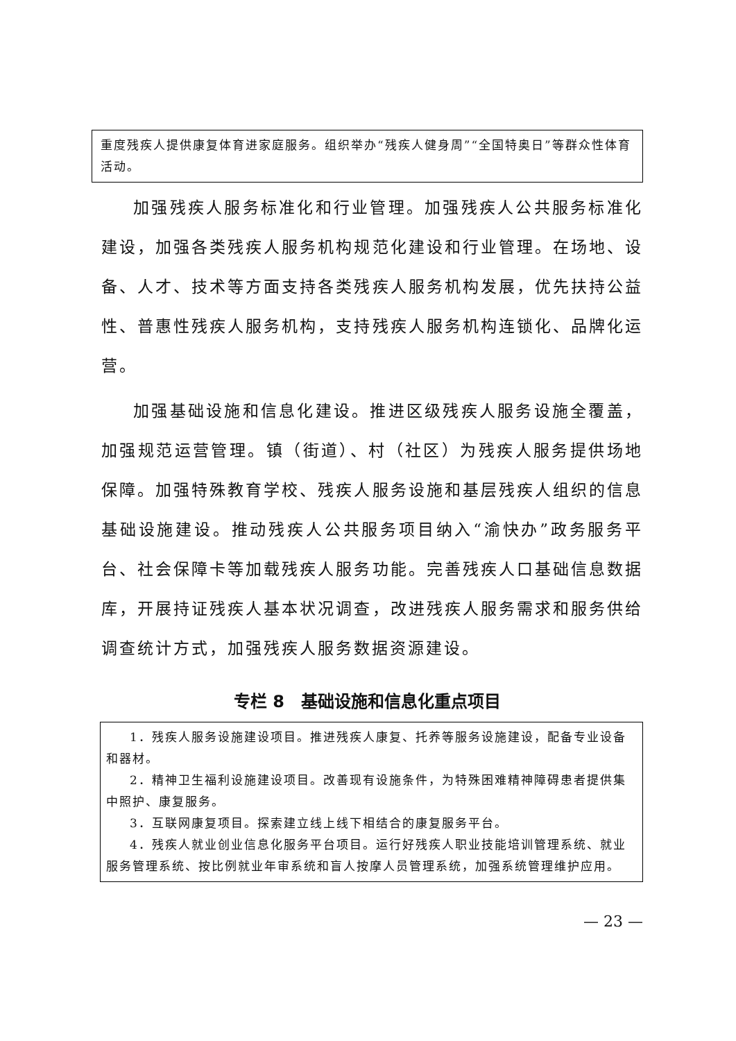重度残疾人提供康复体育进家庭服务。组织举办“残疾人健身周”“全国特奥日”等群众性体育活动。
加强残疾人服务标准化和行业管理。加强残疾人公共服务标准化建设，加强各类残疾人服务机构规范化建设和行业管理。在场地、设备、人才、技术等方面支持各类残疾人服务机构发展，优先扶持公益性、普惠性残疾人服务机构，支持残疾人服务机构连锁化、品牌化运营。
加强基础设施和信息化建设。推进区级残疾人服务设施全覆盖，加强规范运营管理。镇（街道）、村（社区）为残疾人服务提供场地保障。加强特殊教育学校、残疾人服务设施和基层残疾人组织的信息基础设施建设。推动残疾人公共服务项目纳入“渝快办”政务服务平台、社会保障卡等加载残疾人服务功能。完善残疾人口基础信息数据库，开展持证残疾人基本状况调查，改进残疾人服务需求和服务供给调查统计方式，加强残疾人服务数据资源建设。
专栏 8　基础设施和信息化重点项目
1．残疾人服务设施建设项目。推进残疾人康复、托养等服务设施建设，配备专业设备和器材。
2．精神卫生福利设施建设项目。改善现有设施条件，为特殊困难精神障碍患者提供集中照护、康复服务。
3．互联网康复项目。探索建立线上线下相结合的康复服务平台。
4．残疾人就业创业信息化服务平台项目。运行好残疾人职业技能培训管理系统、就业服务管理系统、按比例就业年审系统和盲人按摩人员管理系统，加强系统管理维护应用。
— 23 —